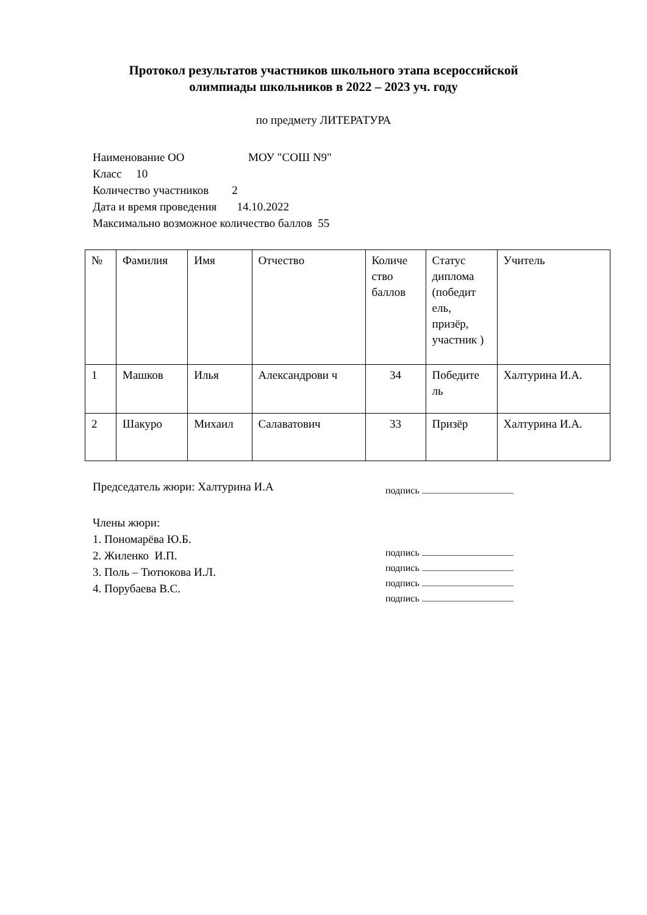Протокол результатов участников школьного этапа всероссийской
олимпиады школьников в 2022 – 2023 уч. году
по предмету ЛИТЕРАТУРА
Наименование ОО МОУ "СОШ N9"
Класс 10
Количество участников 2
Дата и время проведения 14.10.2022
Максимально возможное количество баллов 55
| № | Фамилия | Имя | Отчество | Количе ство баллов | Статус диплома (победит ель, призёр, участник ) | Учитель |
| 1 | Машков | Илья | Александрови ч | 34 | Победите ль | Халтурина И.А. |
| 2 | Шакуро | Михаил | Салаватович | 33 | Призёр | Халтурина И.А. |
Председатель жюри: Халтурина И.А
подпись
Члены жюри:
1. Пономарёва Ю.Б.
2. Жиленко И.П.
3. Поль – Тютюкова И.Л.
4. Порубаева В.С.
подпись
подпись
подпись
подпись